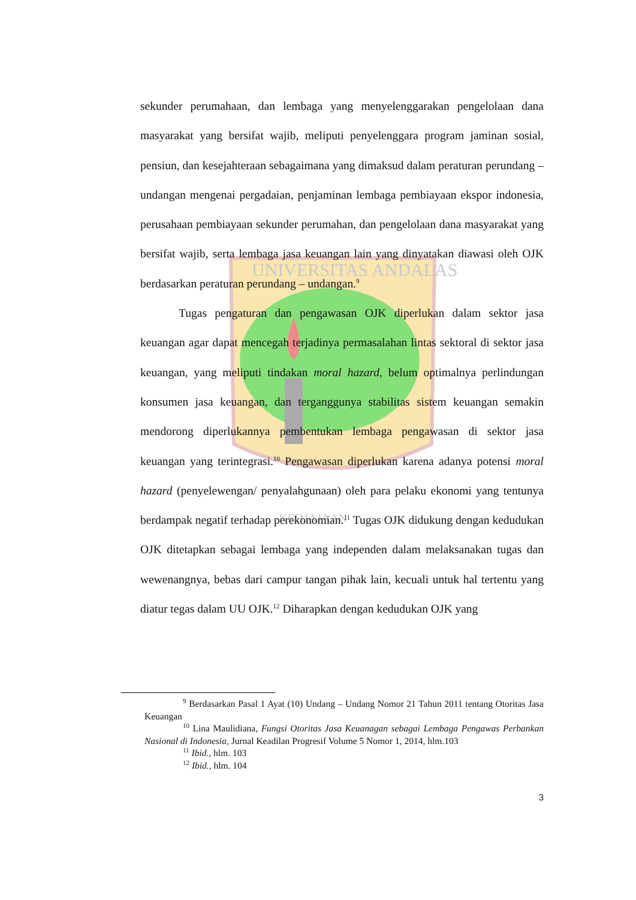UNIVERSITAS ANDALAS
KEDJAJAAN
sekunder perumahaan, dan lembaga yang menyelenggarakan pengelolaan dana masyarakat yang bersifat wajib, meliputi penyelenggara program jaminan sosial, pensiun, dan kesejahteraan sebagaimana yang dimaksud dalam peraturan perundang – undangan mengenai pergadaian, penjaminan lembaga pembiayaan ekspor indonesia, perusahaan pembiayaan sekunder perumahan, dan pengelolaan dana masyarakat yang bersifat wajib, serta lembaga jasa keuangan lain yang dinyatakan diawasi oleh OJK berdasarkan peraturan perundang – undangan.<sup>9</sup>
Tugas pengaturan dan pengawasan OJK diperlukan dalam sektor jasa keuangan agar dapat mencegah terjadinya permasalahan lintas sektoral di sektor jasa keuangan, yang meliputi tindakan moral hazard, belum optimalnya perlindungan konsumen jasa keuangan, dan terganggunya stabilitas sistem keuangan semakin mendorong diperlukannya pembentukan lembaga pengawasan di sektor jasa keuangan yang terintegrasi.<sup>10</sup> Pengawasan diperlukan karena adanya potensi moral hazard (penyelewengan/ penyalahgunaan) oleh para pelaku ekonomi yang tentunya berdampak negatif terhadap perekonomian.<sup>11</sup> Tugas OJK didukung dengan kedudukan OJK ditetapkan sebagai lembaga yang independen dalam melaksanakan tugas dan wewenangnya, bebas dari campur tangan pihak lain, kecuali untuk hal tertentu yang diatur tegas dalam UU OJK.<sup>12</sup> Diharapkan dengan kedudukan OJK yang
<sup>9</sup> Berdasarkan Pasal 1 Ayat (10) Undang – Undang Nomor 21 Tahun 2011 tentang Otoritas Jasa Keuangan
<sup>10</sup> Lina Maulidiana, Fungsi Otoritas Jasa Keuanagan sebagai Lembaga Pengawas Perbankan Nasional di Indonesia, Jurnal Keadilan Progresif Volume 5 Nomor 1, 2014, hlm.103
<sup>11</sup> Ibid., hlm. 103
<sup>12</sup> Ibid., hlm. 104
3